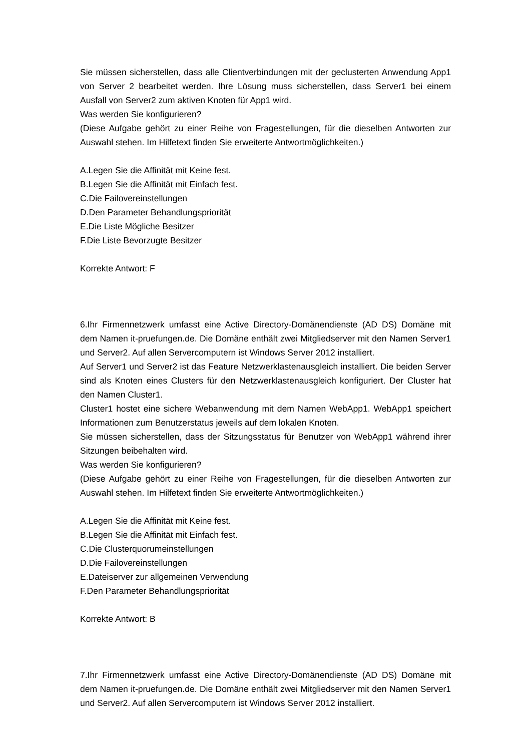Sie müssen sicherstellen, dass alle Clientverbindungen mit der geclusterten Anwendung App1 von Server 2 bearbeitet werden. Ihre Lösung muss sicherstellen, dass Server1 bei einem Ausfall von Server2 zum aktiven Knoten für App1 wird.
Was werden Sie konfigurieren?
(Diese Aufgabe gehört zu einer Reihe von Fragestellungen, für die dieselben Antworten zur Auswahl stehen. Im Hilfetext finden Sie erweiterte Antwortmöglichkeiten.)
A.Legen Sie die Affinität mit Keine fest.
B.Legen Sie die Affinität mit Einfach fest.
C.Die Failovereinstellungen
D.Den Parameter Behandlungspriorität
E.Die Liste Mögliche Besitzer
F.Die Liste Bevorzugte Besitzer
Korrekte Antwort: F
6.Ihr Firmennetzwerk umfasst eine Active Directory-Domänendienste (AD DS) Domäne mit dem Namen it-pruefungen.de. Die Domäne enthält zwei Mitgliedserver mit den Namen Server1 und Server2. Auf allen Servercomputern ist Windows Server 2012 installiert.
Auf Server1 und Server2 ist das Feature Netzwerklastenausgleich installiert. Die beiden Server sind als Knoten eines Clusters für den Netzwerklastenausgleich konfiguriert. Der Cluster hat den Namen Cluster1.
Cluster1 hostet eine sichere Webanwendung mit dem Namen WebApp1. WebApp1 speichert Informationen zum Benutzerstatus jeweils auf dem lokalen Knoten.
Sie müssen sicherstellen, dass der Sitzungsstatus für Benutzer von WebApp1 während ihrer Sitzungen beibehalten wird.
Was werden Sie konfigurieren?
(Diese Aufgabe gehört zu einer Reihe von Fragestellungen, für die dieselben Antworten zur Auswahl stehen. Im Hilfetext finden Sie erweiterte Antwortmöglichkeiten.)
A.Legen Sie die Affinität mit Keine fest.
B.Legen Sie die Affinität mit Einfach fest.
C.Die Clusterquorumeinstellungen
D.Die Failovereinstellungen
E.Dateiserver zur allgemeinen Verwendung
F.Den Parameter Behandlungspriorität
Korrekte Antwort: B
7.Ihr Firmennetzwerk umfasst eine Active Directory-Domänendienste (AD DS) Domäne mit dem Namen it-pruefungen.de. Die Domäne enthält zwei Mitgliedserver mit den Namen Server1 und Server2. Auf allen Servercomputern ist Windows Server 2012 installiert.